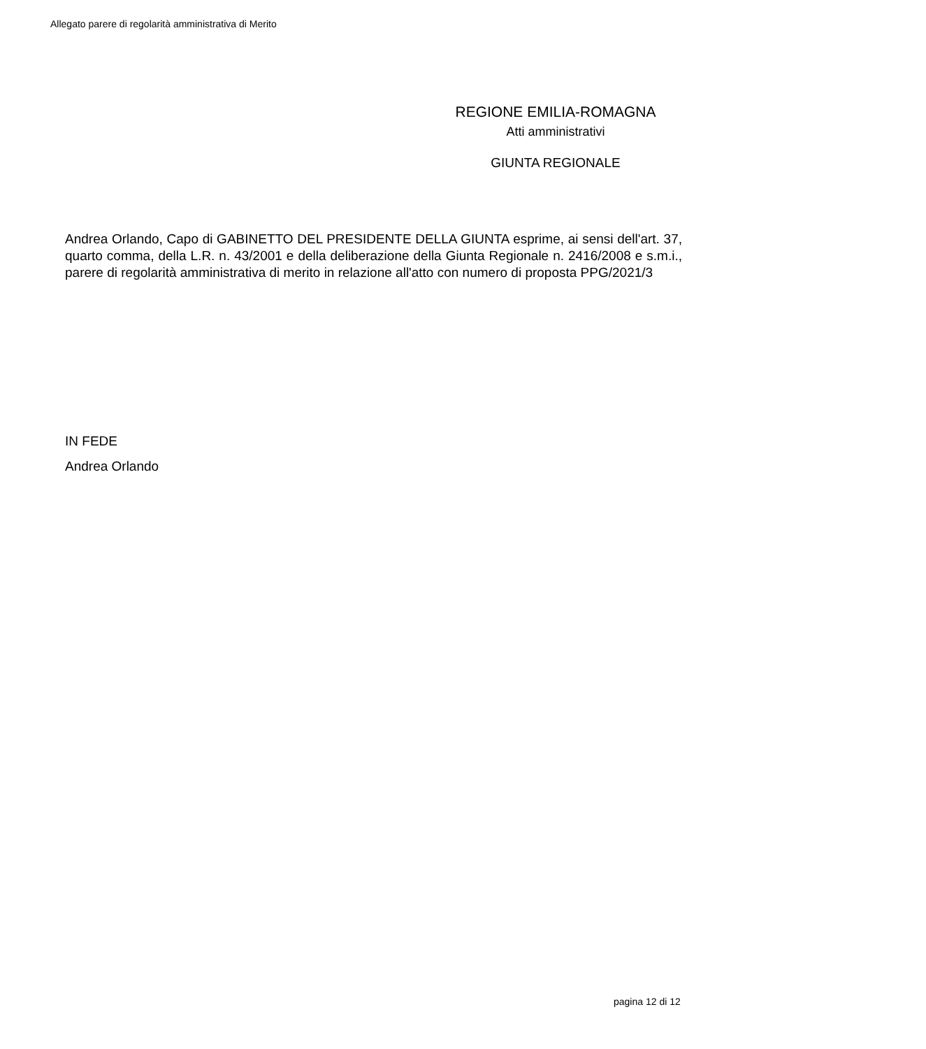Allegato parere di regolarità amministrativa di Merito
REGIONE EMILIA-ROMAGNA
Atti amministrativi
GIUNTA REGIONALE
Andrea Orlando, Capo di GABINETTO DEL PRESIDENTE DELLA GIUNTA esprime, ai sensi dell'art. 37, quarto comma, della L.R. n. 43/2001 e della deliberazione della Giunta Regionale n. 2416/2008 e s.m.i., parere di regolarità amministrativa di merito in relazione all'atto con numero di proposta PPG/2021/3
IN FEDE
Andrea Orlando
pagina 12 di 12